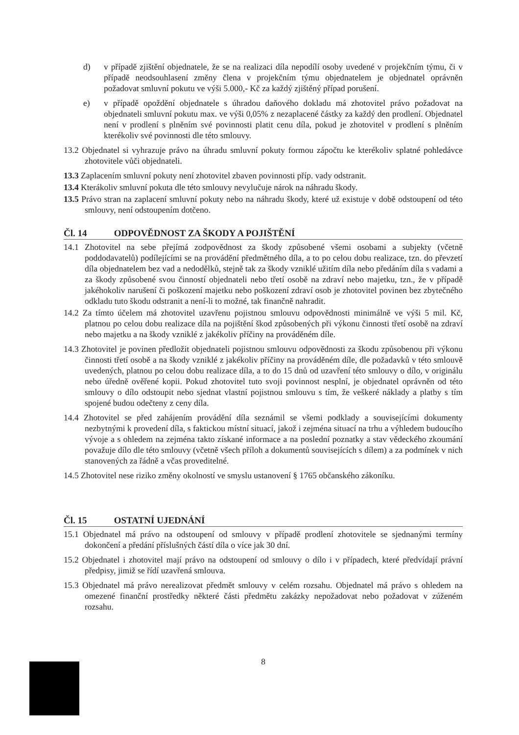d) v případě zjištění objednatele, že se na realizaci díla nepodílí osoby uvedené v projekčním týmu, či v případě neodsouhlasení změny člena v projekčním týmu objednatelem je objednatel oprávněn požadovat smluvní pokutu ve výši 5.000,- Kč za každý zjištěný případ porušení.
e) v případě opoždění objednatele s úhradou daňového dokladu má zhotovitel právo požadovat na objednateli smluvní pokutu max. ve výši 0,05% z nezaplacené částky za každý den prodlení. Objednatel není v prodlení s plněním své povinnosti platit cenu díla, pokud je zhotovitel v prodlení s plněním kterékoliv své povinnosti dle této smlouvy.
13.2 Objednatel si vyhrazuje právo na úhradu smluvní pokuty formou zápočtu ke kterékoliv splatné pohledávce zhotovitele vůči objednateli.
13.3 Zaplacením smluvní pokuty není zhotovitel zbaven povinnosti příp. vady odstranit.
13.4 Kterákoliv smluvní pokuta dle této smlouvy nevylučuje nárok na náhradu škody.
13.5 Právo stran na zaplacení smluvní pokuty nebo na náhradu škody, které už existuje v době odstoupení od této smlouvy, není odstoupením dotčeno.
Čl. 14 ODPOVĚDNOST ZA ŠKODY A POJIŠTĚNÍ
14.1 Zhotovitel na sebe přejímá zodpovědnost za škody způsobené všemi osobami a subjekty (včetně poddodavatelů) podílejícími se na provádění předmětného díla, a to po celou dobu realizace, tzn. do převzetí díla objednatelem bez vad a nedodělků, stejně tak za škody vzniklé užitím díla nebo předáním díla s vadami a za škody způsobené svou činností objednateli nebo třetí osobě na zdraví nebo majetku, tzn., že v případě jakéhokoliv narušení či poškození majetku nebo poškození zdraví osob je zhotovitel povinen bez zbytečného odkladu tuto škodu odstranit a není-li to možné, tak finančně nahradit.
14.2 Za tímto účelem má zhotovitel uzavřenu pojistnou smlouvu odpovědnosti minimálně ve výši 5 mil. Kč, platnou po celou dobu realizace díla na pojištění škod způsobených při výkonu činnosti třetí osobě na zdraví nebo majetku a na škody vzniklé z jakékoliv příčiny na prováděném díle.
14.3 Zhotovitel je povinen předložit objednateli pojistnou smlouvu odpovědnosti za škodu způsobenou při výkonu činnosti třetí osobě a na škody vzniklé z jakékoliv příčiny na prováděném díle, dle požadavků v této smlouvě uvedených, platnou po celou dobu realizace díla, a to do 15 dnů od uzavření této smlouvy o dílo, v originálu nebo úředně ověřené kopii. Pokud zhotovitel tuto svoji povinnost nesplní, je objednatel oprávněn od této smlouvy o dílo odstoupit nebo sjednat vlastní pojistnou smlouvu s tím, že veškeré náklady a platby s tím spojené budou odečteny z ceny díla.
14.4 Zhotovitel se před zahájením provádění díla seznámil se všemi podklady a souvisejícími dokumenty nezbytnými k provedení díla, s faktickou místní situací, jakož i zejména situací na trhu a výhledem budoucího vývoje a s ohledem na zejména takto získané informace a na poslední poznatky a stav vědeckého zkoumání považuje dílo dle této smlouvy (včetně všech příloh a dokumentů souvisejících s dílem) a za podmínek v nich stanovených za řádně a včas proveditelné.
14.5 Zhotovitel nese riziko změny okolností ve smyslu ustanovení § 1765 občanského zákoníku.
Čl. 15 OSTATNÍ UJEDNÁNÍ
15.1 Objednatel má právo na odstoupení od smlouvy v případě prodlení zhotovitele se sjednanými termíny dokončení a předání příslušných částí díla o více jak 30 dní.
15.2 Objednatel i zhotovitel mají právo na odstoupení od smlouvy o dílo i v případech, které předvídají právní předpisy, jimiž se řídí uzavřená smlouva.
15.3 Objednatel má právo nerealizovat předmět smlouvy v celém rozsahu. Objednatel má právo s ohledem na omezené finanční prostředky některé části předmětu zakázky nepožadovat nebo požadovat v zúženém rozsahu.
8